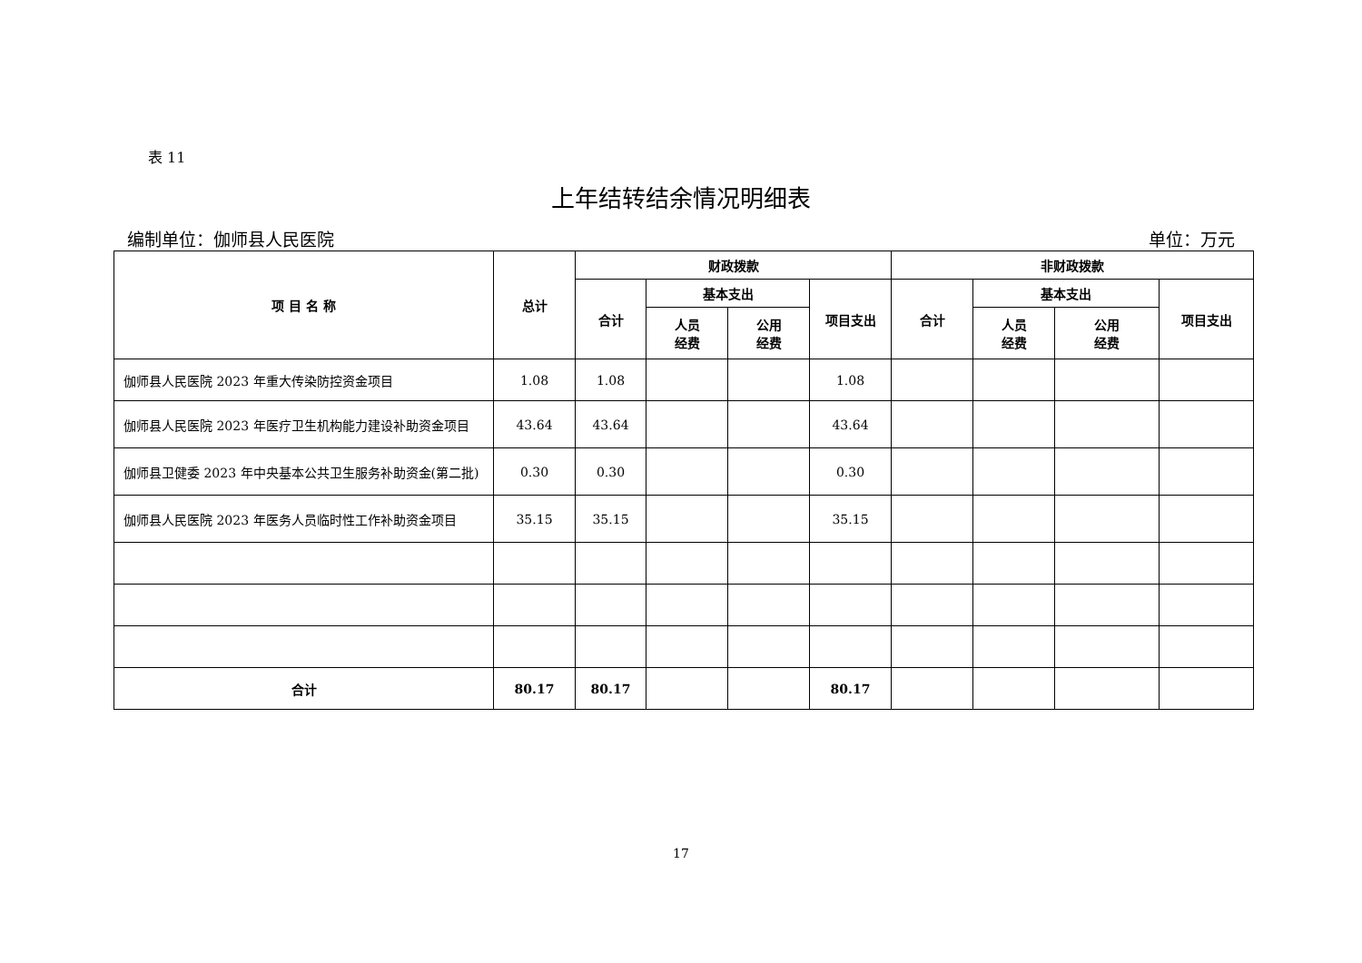表 11
上年结转结余情况明细表
编制单位：伽师县人民医院 单位：万元
| 项 目 名 称 | 总计 | 财政拨款 | | | | 非财政拨款 | | | |
| --- | --- | --- | --- | --- | --- | --- | --- | --- | --- |
| | | 合计 | 基本支出 | | 项目支出 | 合计 | 基本支出 | | 项目支出 |
| | | | 人员 经费 | 公用 经费 | | | 人员 经费 | 公用 经费 | |
| 伽师县人民医院 2023 年重大传染防控资金项目 | 1.08 | 1.08 | | | 1.08 | | | | |
| 伽师县人民医院 2023 年医疗卫生机构能力建设补助资金项目 | 43.64 | 43.64 | | | 43.64 | | | | |
| 伽师县卫健委 2023 年中央基本公共卫生服务补助资金(第二批) | 0.30 | 0.30 | | | 0.30 | | | | |
| 伽师县人民医院 2023 年医务人员临时性工作补助资金项目 | 35.15 | 35.15 | | | 35.15 | | | | |
| 合计 | 80.17 | 80.17 | | | 80.17 | | | | |
17